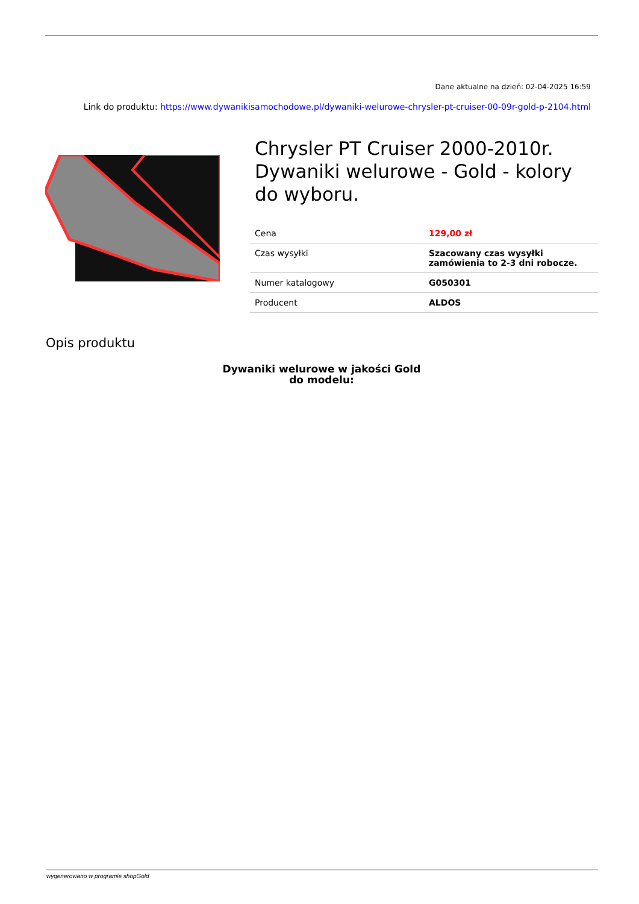Dane aktualne na dzień: 02-04-2025 16:59
Link do produktu: https://www.dywanikisamochodowe.pl/dywaniki-welurowe-chrysler-pt-cruiser-00-09r-gold-p-2104.html
Chrysler PT Cruiser 2000-2010r. Dywaniki welurowe - Gold - kolory do wyboru.
| Cena | 129,00 zł |
| Czas wysyłki | Szacowany czas wysyłki zamówienia to 2-3 dni robocze. |
| Numer katalogowy | G050301 |
| Producent | ALDOS |
Opis produktu
Dywaniki welurowe w jakości Gold
do modelu:
wygenerowano w programie shopGold